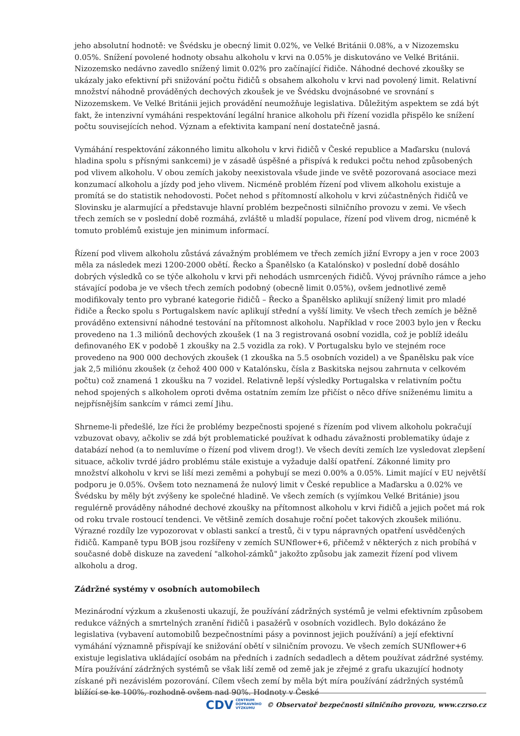jeho absolutní hodnotě: ve Švédsku je obecný limit 0.02%, ve Velké Británii 0.08%, a v Nizozemsku 0.05%. Snížení povolené hodnoty obsahu alkoholu v krvi na 0.05% je diskutováno ve Velké Británii. Nizozemsko nedávno zavedlo snížený limit 0.02% pro začínající řidiče. Náhodné dechové zkoušky se ukázaly jako efektivní při snižování počtu řidičů s obsahem alkoholu v krvi nad povolený limit. Relativní množství náhodně prováděných dechových zkoušek je ve Švédsku dvojnásobné ve srovnání s Nizozemskem. Ve Velké Británii jejich provádění neumožňuje legislativa. Důležitým aspektem se zdá být fakt, že intenzivní vymáháni respektování legální hranice alkoholu při řízení vozidla přispělo ke snížení počtu souvisejících nehod. Význam a efektivita kampaní není dostatečně jasná.
Vymáhání respektování zákonného limitu alkoholu v krvi řidičů v České republice a Maďarsku (nulová hladina spolu s přísnými sankcemi) je v zásadě úspěšné a přispívá k redukci počtu nehod způsobených pod vlivem alkoholu. V obou zemích jakoby neexistovala všude jinde ve světě pozorovaná asociace mezi konzumací alkoholu a jízdy pod jeho vlivem. Nicméně problém řízení pod vlivem alkoholu existuje a promítá se do statistik nehodovosti. Počet nehod s přítomností alkoholu v krvi zúčastněných řidičů ve Slovinsku je alarmující a představuje hlavní problém bezpečnosti silničního provozu v zemi. Ve všech třech zemích se v poslední době rozmáhá, zvláště u mladší populace, řízení pod vlivem drog, nicméně k tomuto problémů existuje jen minimum informací.
Řízení pod vlivem alkoholu zůstává závažným problémem ve třech zemích jižní Evropy a jen v roce 2003 měla za následek mezi 1200-2000 obětí. Řecko a Španělsko (a Katalónsko) v poslední době dosáhlo dobrých výsledků co se týče alkoholu v krvi při nehodách usmrcených řidičů. Vývoj právního rámce a jeho stávající podoba je ve všech třech zemích podobný (obecně limit 0.05%), ovšem jednotlivé země modifikovaly tento pro vybrané kategorie řidičů – Řecko a Španělsko aplikují snížený limit pro mladé řidiče a Řecko spolu s Portugalskem navíc aplikují střední a vyšší limity. Ve všech třech zemích je běžně prováděno extensivní náhodné testování na přítomnost alkoholu. Například v roce 2003 bylo jen v Řecku provedeno na 1.3 miliónů dechových zkoušek (1 na 3 registrovaná osobní vozidla, což je poblíž ideálu definovaného EK v podobě 1 zkoušky na 2.5 vozidla za rok). V Portugalsku bylo ve stejném roce provedeno na 900 000 dechových zkoušek (1 zkouška na 5.5 osobních vozidel) a ve Španělsku pak více jak 2,5 miliónu zkoušek (z čehož 400 000 v Katalónsku, čísla z Baskitska nejsou zahrnuta v celkovém počtu) což znamená 1 zkoušku na 7 vozidel. Relativně lepší výsledky Portugalska v relativním počtu nehod spojených s alkoholem oproti dvěma ostatním zemím lze přičíst o něco dříve sníženému limitu a nejpřísnějším sankcím v rámci zemí Jihu.
Shrneme-li předešlé, lze říci že problémy bezpečnosti spojené s řízením pod vlivem alkoholu pokračují vzbuzovat obavy, ačkoliv se zdá být problematické používat k odhadu závažnosti problematiky údaje z databází nehod (a to nemluvíme o řízení pod vlivem drog!). Ve všech devíti zemích lze vysledovat zlepšení situace, ačkoliv tvrdé jádro problému stále existuje a vyžaduje další opatření. Zákonné limity pro množství alkoholu v krvi se liší mezi zeměmi a pohybují se mezi 0.00% a 0.05%. Limit mající v EU největší podporu je 0.05%. Ovšem toto neznamená že nulový limit v České republice a Maďarsku a 0.02% ve Švédsku by měly být zvýšeny ke společné hladině. Ve všech zemích (s vyjímkou Velké Británie) jsou regulérně prováděny náhodné dechové zkoušky na přítomnost alkoholu v krvi řidičů a jejich počet má rok od roku trvale rostoucí tendenci. Ve většině zemích dosahuje roční počet takových zkoušek miliónu. Výrazné rozdíly lze vypozorovat v oblasti sankcí a trestů, či v typu nápravných opatření usvědčených řidičů. Kampaně typu BOB jsou rozšířeny v zemích SUNflower+6, přičemž v některých z nich probíhá v současné době diskuze na zavedení "alkohol-zámků" jakožto způsobu jak zamezit řízení pod vlivem alkoholu a drog.
Zádržné systémy v osobních automobilech
Mezinárodní výzkum a zkušenosti ukazují, že používání zádržných systémů je velmi efektivním způsobem redukce vážných a smrtelných zranění řidičů i pasažérů v osobních vozidlech. Bylo dokázáno že legislativa (vybavení automobilů bezpečnostními pásy a povinnost jejich používání) a její efektivní vymáhání významně přispívají ke snižování obětí v silničním provozu. Ve všech zemích SUNflower+6 existuje legislativa ukládající osobám na předních i zadních sedadlech a dětem používat zádržné systémy. Míra používání zádržných systémů se však liší země od země jak je zřejmé z grafu ukazující hodnoty získané při nezávislém pozorování. Cílem všech zemí by měla být míra používání zádržných systémů blížící se ke 100%, rozhodně ovšem nad 90%. Hodnoty v České
CDV CENTRUM
DOPRAVNÍHO
VÝZKUMU © Observatoř bezpečnosti silničního provozu, www.czrso.cz